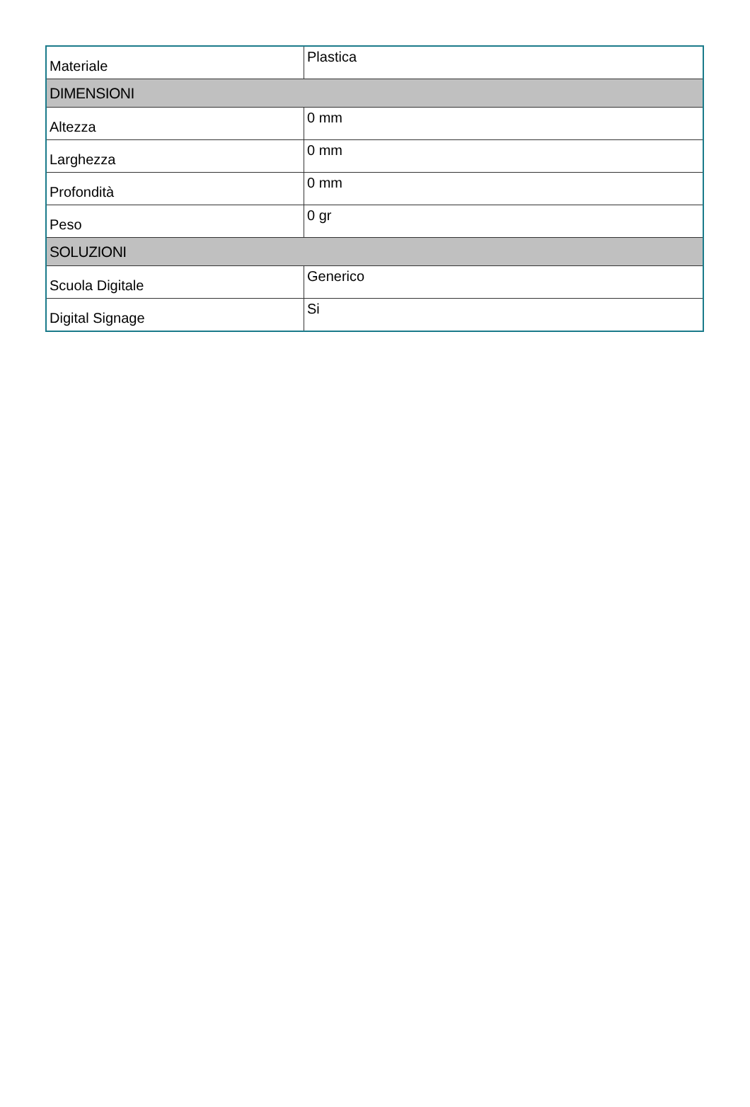| Materiale | Plastica |
| DIMENSIONI | |
| Altezza | 0 mm |
| Larghezza | 0 mm |
| Profondità | 0 mm |
| Peso | 0 gr |
| SOLUZIONI | |
| Scuola Digitale | Generico |
| Digital Signage | Si |